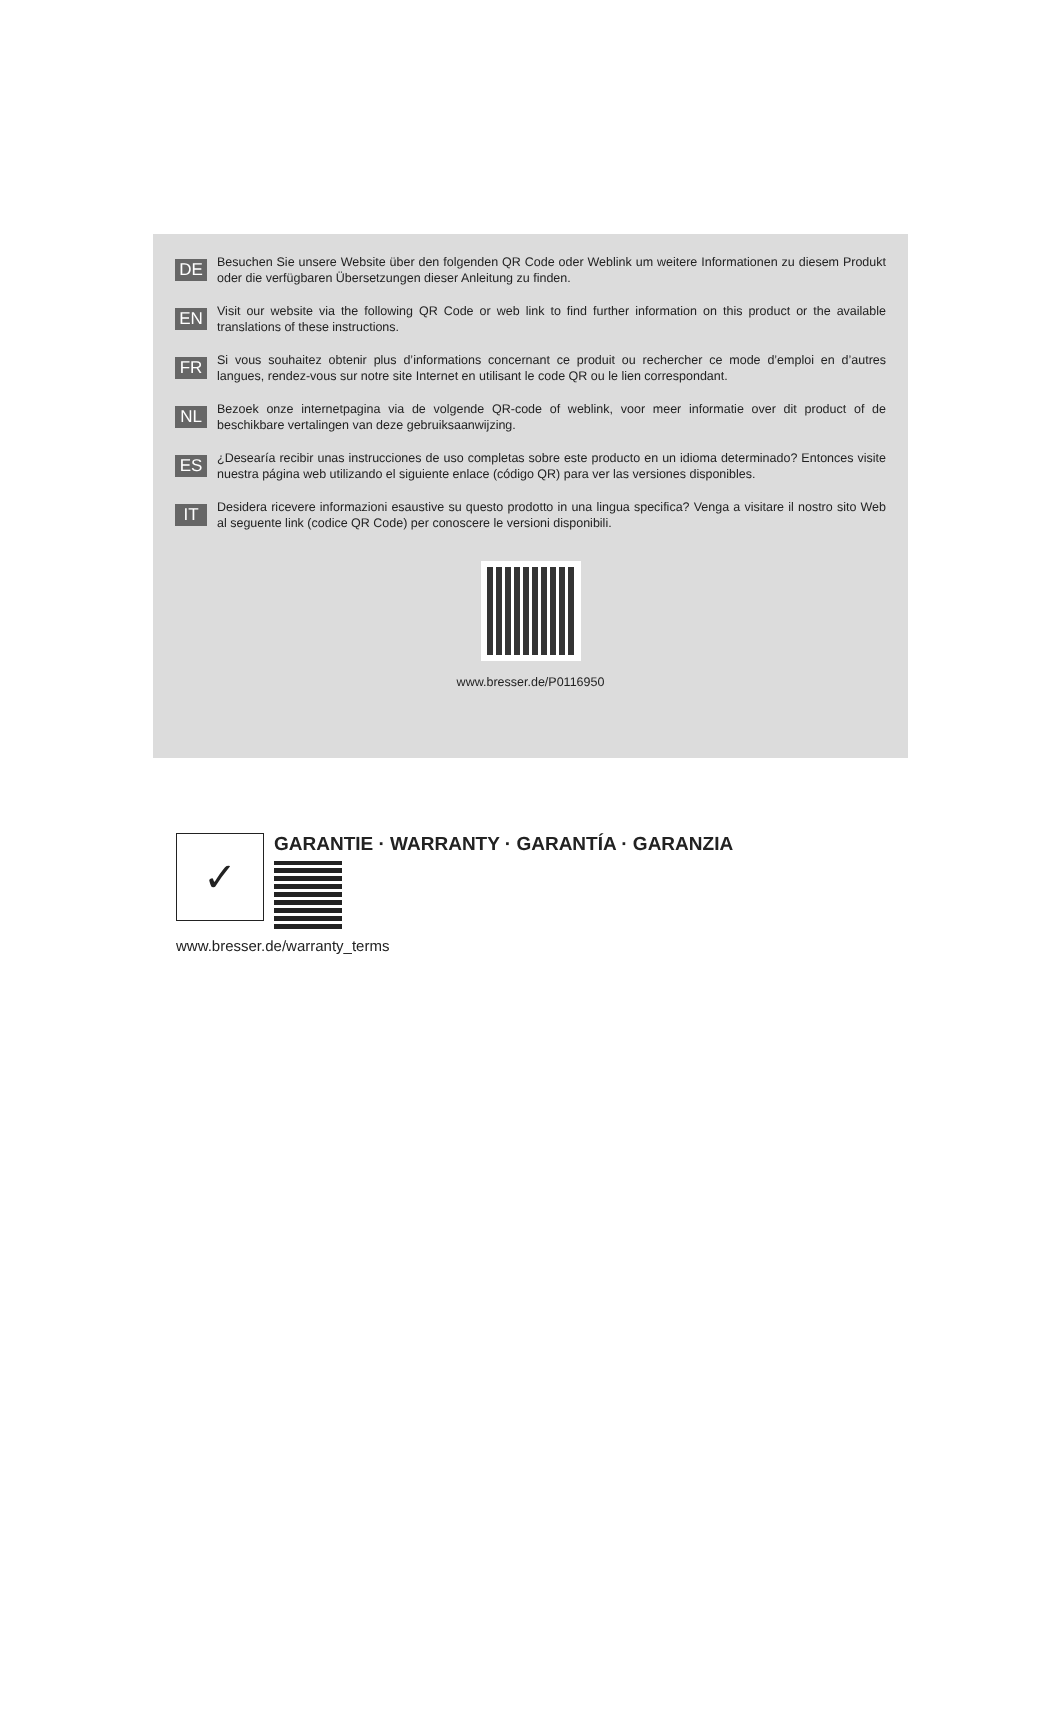DE
Besuchen Sie unsere Website über den folgenden QR Code oder Weblink um weitere Informationen zu diesem Produkt oder die verfügbaren Übersetzungen dieser Anleitung zu finden.
EN
Visit our website via the following QR Code or web link to find further information on this product or the available translations of these instructions.
FR
Si vous souhaitez obtenir plus d’informations concernant ce produit ou rechercher ce mode d’emploi en d’autres langues, rendez-vous sur notre site Internet en utilisant le code QR ou le lien correspondant.
NL
Bezoek onze internetpagina via de volgende QR-code of weblink, voor meer informatie over dit product of de beschikbare vertalingen van deze gebruiksaanwijzing.
ES
¿Desearía recibir unas instrucciones de uso completas sobre este producto en un idioma determinado? Entonces visite nuestra página web utilizando el siguiente enlace (código QR) para ver las versiones disponibles.
IT
Desidera ricevere informazioni esaustive su questo prodotto in una lingua specifica? Venga a visitare il nostro sito Web al seguente link (codice QR Code) per conoscere le versioni disponibili.
www.bresser.de/P0116950
✓
GARANTIE · WARRANTY · GARANTÍA · GARANZIA
www.bresser.de/warranty_terms